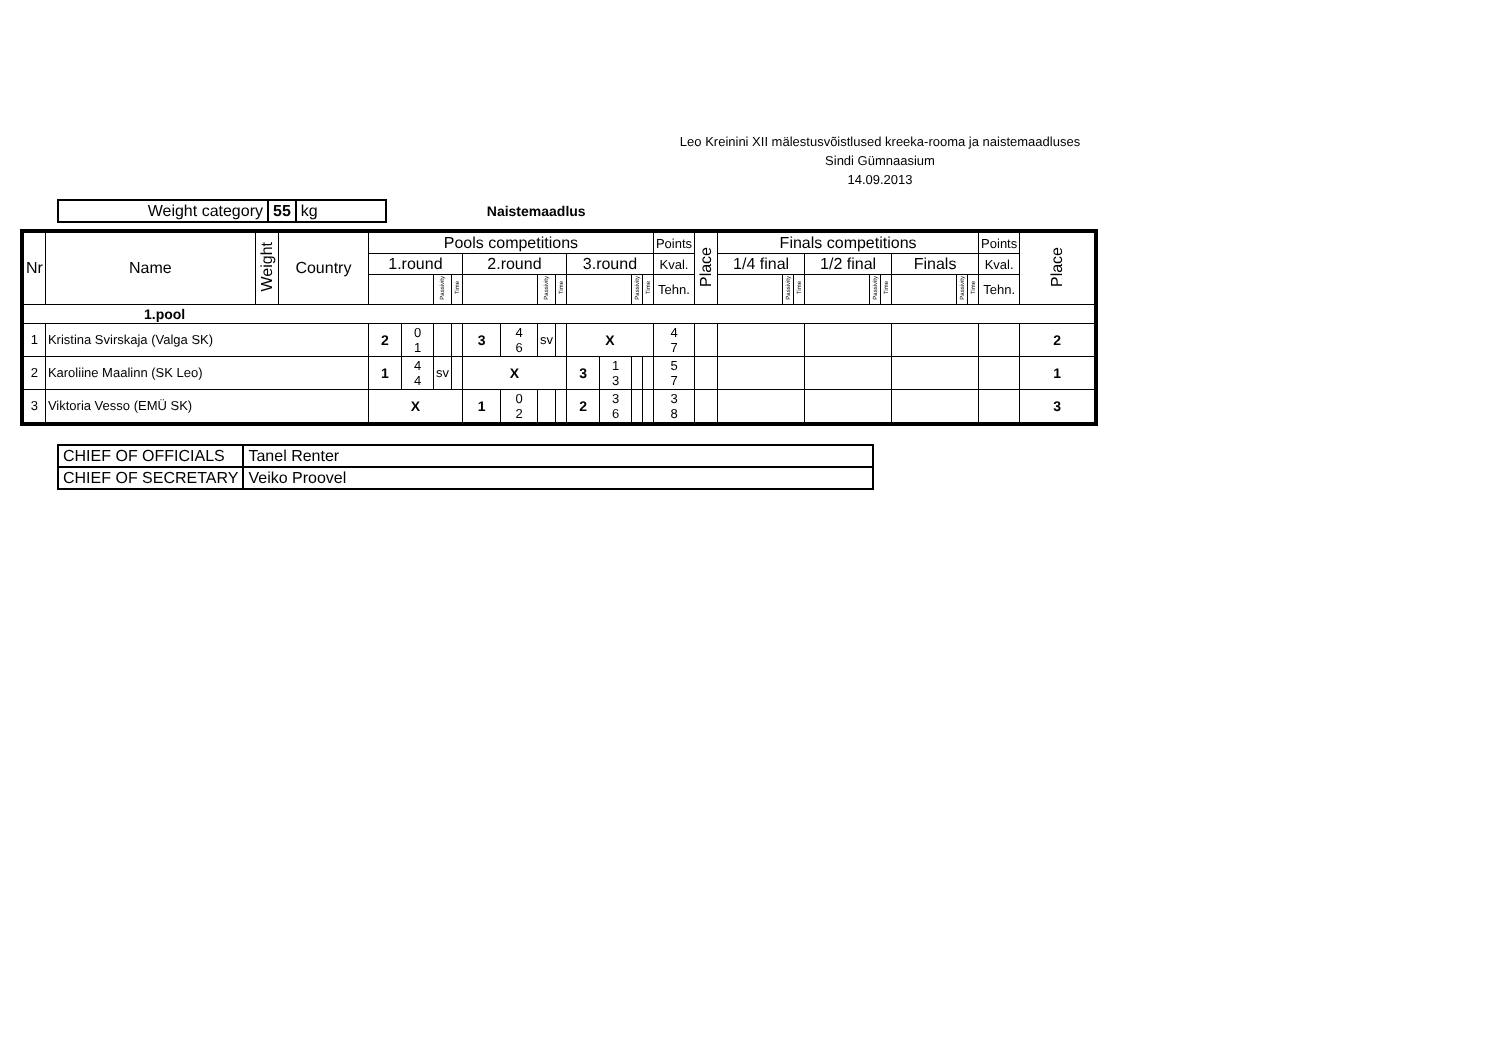Leo Kreinini XII mälestusvõistlused kreeka-rooma ja naistemaadluses
Sindi Gümnaasium
14.09.2013
| Weight category | 55 | kg |
Naistemaadlus
| Nr | Name | Weight | Country | Pools competitions | | | | | | | | | | | | Points | Place | Finals competitions | | | | | | | | | Points | Place |
| --- | --- | --- | --- | --- | --- | --- | --- | --- | --- | --- | --- | --- | --- | --- | --- | --- | --- | --- | --- | --- | --- | --- | --- | --- | --- | --- | --- | --- |
| | | | | 1.round | | | | 2.round | | | | 3.round | | | | Kval. | | 1/4 final | | | 1/2 final | | | Finals | | | Kval. | |
| | | | | | | Passivity | Time | | | Passivity | Time | | | Passivity | Time | Tehn. | | | Passivity | Time | | Passivity | Time | | Passivity | Time | Tehn. | |
| 1.pool | | | | | | | | | | | | | | | | | | | | | | | | | | | | |
| 1 | Kristina Svirskaja (Valga SK) | | | 2 | 0 1 | | | 3 | 4 6 | sv | | X | | | | 4 7 | | | | | | | | | | | | 2 |
| 2 | Karoliine Maalinn (SK Leo) | | | 1 | 4 4 | sv | | X | | | | 3 | 1 3 | | | 5 7 | | | | | | | | | | | | 1 |
| 3 | Viktoria Vesso (EMÜ SK) | | | X | | | | 1 | 0 2 | | | 2 | 3 6 | | | 3 8 | | | | | | | | | | | | 3 |
| CHIEF OF OFFICIALS | Tanel Renter |
| CHIEF OF SECRETARY | Veiko Proovel |